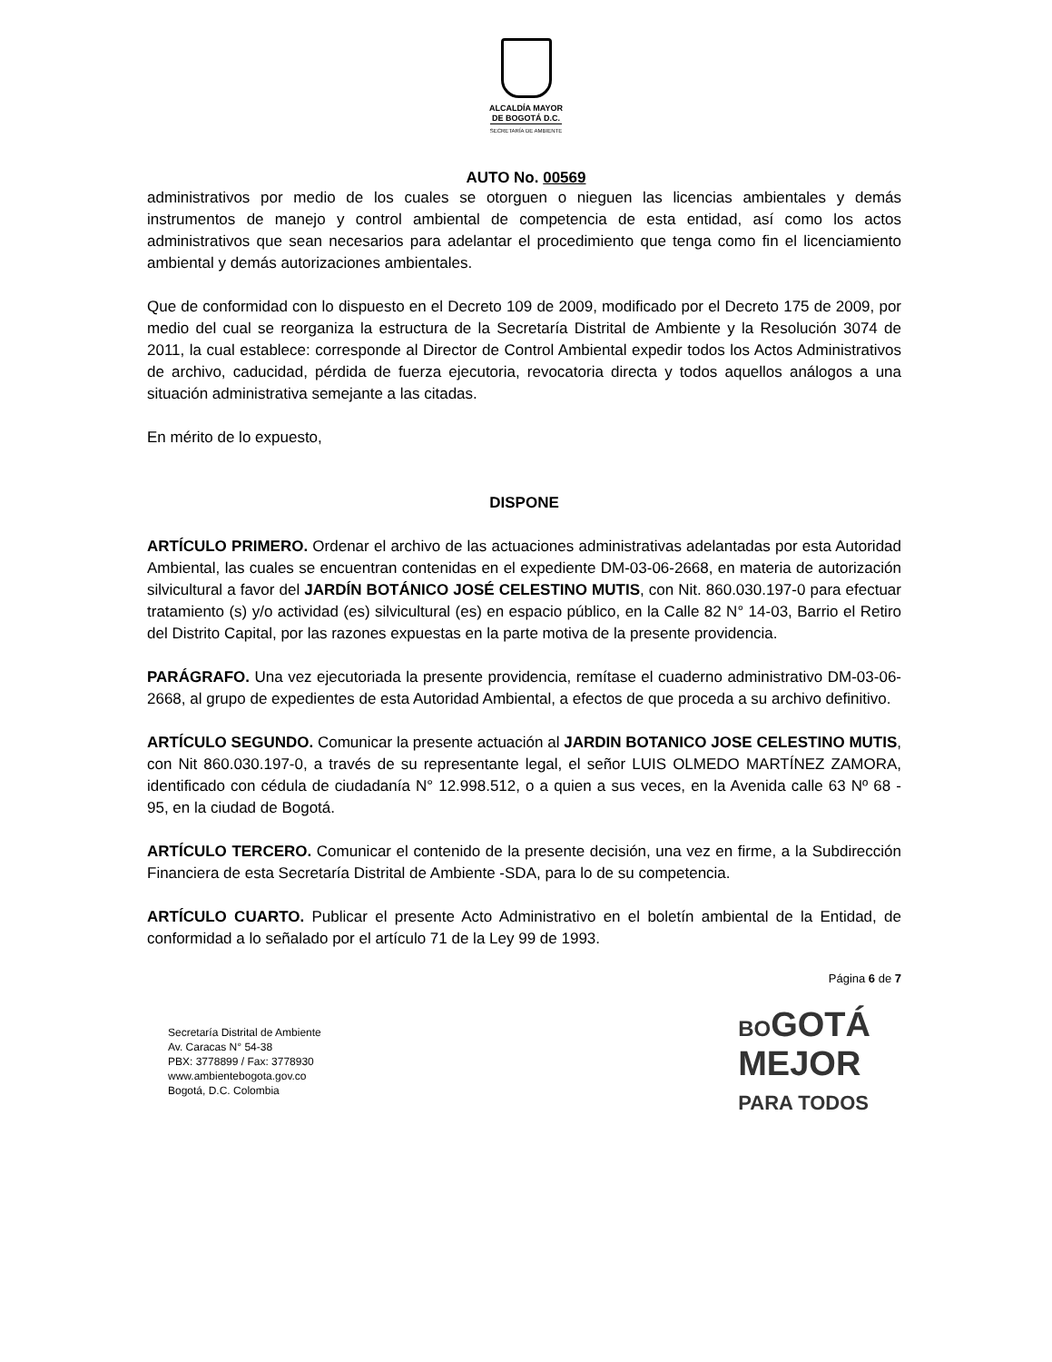ALCALDÍA MAYOR
DE BOGOTÁ D.C.
SECRETARÍA DE AMBIENTE
AUTO No. 00569
administrativos por medio de los cuales se otorguen o nieguen las licencias ambientales y demás instrumentos de manejo y control ambiental de competencia de esta entidad, así como los actos administrativos que sean necesarios para adelantar el procedimiento que tenga como fin el licenciamiento ambiental y demás autorizaciones ambientales.
Que de conformidad con lo dispuesto en el Decreto 109 de 2009, modificado por el Decreto 175 de 2009, por medio del cual se reorganiza la estructura de la Secretaría Distrital de Ambiente y la Resolución 3074 de 2011, la cual establece: corresponde al Director de Control Ambiental expedir todos los Actos Administrativos de archivo, caducidad, pérdida de fuerza ejecutoria, revocatoria directa y todos aquellos análogos a una situación administrativa semejante a las citadas.
En mérito de lo expuesto,
DISPONE
ARTÍCULO PRIMERO. Ordenar el archivo de las actuaciones administrativas adelantadas por esta Autoridad Ambiental, las cuales se encuentran contenidas en el expediente DM-03-06-2668, en materia de autorización silvicultural a favor del JARDÍN BOTÁNICO JOSÉ CELESTINO MUTIS, con Nit. 860.030.197-0 para efectuar tratamiento (s) y/o actividad (es) silvicultural (es) en espacio público, en la Calle 82 N° 14-03, Barrio el Retiro del Distrito Capital, por las razones expuestas en la parte motiva de la presente providencia.
PARÁGRAFO. Una vez ejecutoriada la presente providencia, remítase el cuaderno administrativo DM-03-06-2668, al grupo de expedientes de esta Autoridad Ambiental, a efectos de que proceda a su archivo definitivo.
ARTÍCULO SEGUNDO. Comunicar la presente actuación al JARDIN BOTANICO JOSE CELESTINO MUTIS, con Nit 860.030.197-0, a través de su representante legal, el señor LUIS OLMEDO MARTÍNEZ ZAMORA, identificado con cédula de ciudadanía N° 12.998.512, o a quien a sus veces, en la Avenida calle 63 Nº 68 - 95, en la ciudad de Bogotá.
ARTÍCULO TERCERO. Comunicar el contenido de la presente decisión, una vez en firme, a la Subdirección Financiera de esta Secretaría Distrital de Ambiente -SDA, para lo de su competencia.
ARTÍCULO CUARTO. Publicar el presente Acto Administrativo en el boletín ambiental de la Entidad, de conformidad a lo señalado por el artículo 71 de la Ley 99 de 1993.
Página 6 de 7
Secretaría Distrital de Ambiente
Av. Caracas N° 54-38
PBX: 3778899 / Fax: 3778930
www.ambientebogota.gov.co
Bogotá, D.C. Colombia
BOGOTÁ
MEJOR
PARA TODOS